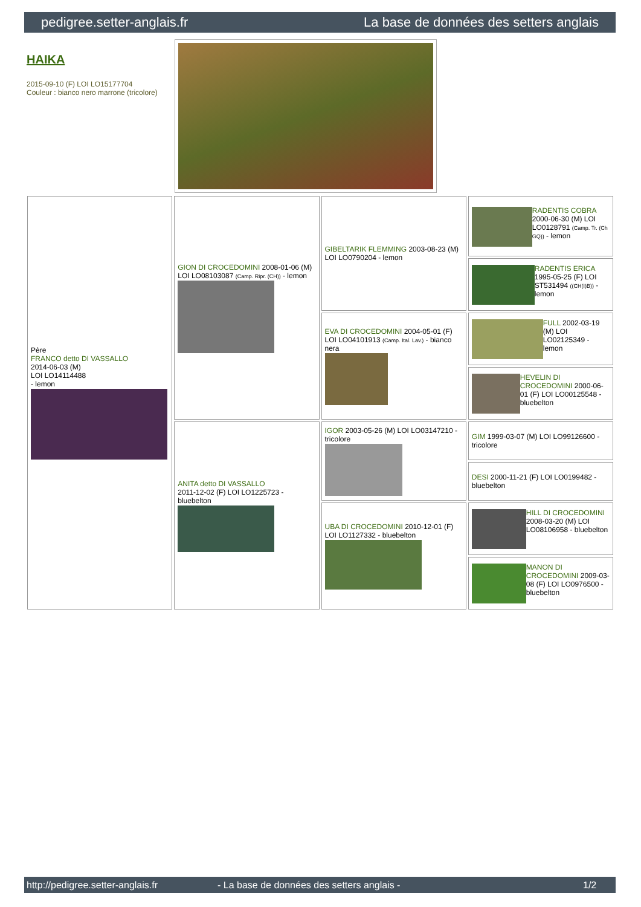pedigree.setter-anglais.fr La base de données des setters anglais
HAIKA
2015-09-10 (F) LOI LO15177704
Couleur : bianco nero marrone (tricolore)
| Père FRANCO detto DI VASSALLO 2014-06-03 (M) LOI LO14114488 - lemon | GION DI CROCEDOMINI 2008-01-06 (M) LOI LO08103087 (Camp. Ripr. (CH)) - lemon | GIBELTARIK FLEMMING 2003-08-23 (M) LOI LO0790204 - lemon | RADENTIS COBRA 2000-06-30 (M) LOI LO0128791 (Camp. Tr. (Ch GQ)) - lemon |
| | | | RADENTIS ERICA 1995-05-25 (F) LOI ST531494 ((CH(I)B)) - lemon |
| | | EVA DI CROCEDOMINI 2004-05-01 (F) LOI LO04101913 (Camp. Ital. Lav.) - bianco nera | FULL 2002-03-19 (M) LOI LO02125349 - lemon |
| | | | HEVELIN DI CROCEDOMINI 2000-06-01 (F) LOI LO00125548 - bluebelton |
| | ANITA detto DI VASSALLO 2011-12-02 (F) LOI LO1225723 - bluebelton | IGOR 2003-05-26 (M) LOI LO03147210 - tricolore | GIM 1999-03-07 (M) LOI LO99126600 - tricolore |
| | | | DESI 2000-11-21 (F) LOI LO0199482 - bluebelton |
| | | UBA DI CROCEDOMINI 2010-12-01 (F) LOI LO1127332 - bluebelton | HILL DI CROCEDOMINI 2008-03-20 (M) LOI LO08106958 - bluebelton |
| | | | MANON DI CROCEDOMINI 2009-03-08 (F) LOI LO0976500 - bluebelton |
http://pedigree.setter-anglais.fr - La base de données des setters anglais - 1/2